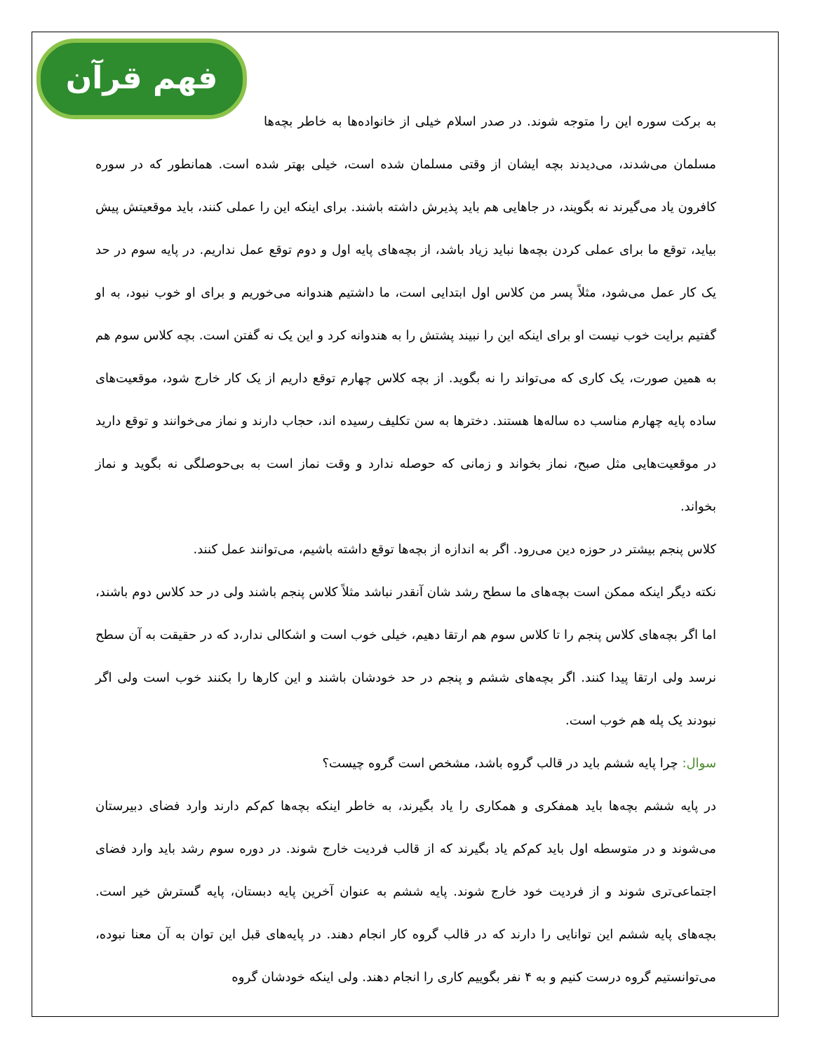فهم قرآن
به برکت سوره این را متوجه شوند. در صدر اسلام خیلی از خانواده‌ها به خاطر بچه‌ها مسلمان می‌شدند، می‌دیدند بچه ایشان از وقتی مسلمان شده است، خیلی بهتر شده است. همانطور که در سوره کافرون یاد می‌گیرند نه بگویند، در جاهایی هم باید پذیرش داشته باشند. برای اینکه این را عملی کنند، باید موقعیتش پیش بیاید، توقع ما برای عملی کردن بچه‌ها نباید زیاد باشد، از بچه‌های پایه اول و دوم توقع عمل نداریم. در پایه سوم در حد یک کار عمل می‌شود، مثلاً پسر من کلاس اول ابتدایی است، ما داشتیم هندوانه می‌خوریم و برای او خوب نبود، به او گفتیم برایت خوب نیست او برای اینکه این را نبیند پشتش را به هندوانه کرد و این یک نه گفتن است. بچه کلاس سوم هم به همین صورت، یک کاری که می‌تواند را نه بگوید. از بچه کلاس چهارم توقع داریم از یک کار خارج شود، موقعیت‌های ساده پایه چهارم مناسب ده ساله‌ها هستند. دخترها به سن تکلیف رسیده اند، حجاب دارند و نماز می‌خوانند و توقع دارید در موقعیت‌هایی مثل صبح، نماز بخواند و زمانی که حوصله ندارد و وقت نماز است به بی‌حوصلگی نه بگوید و نماز بخواند.
کلاس پنجم بیشتر در حوزه دین می‌رود. اگر به اندازه از بچه‌ها توقع داشته باشیم، می‌توانند عمل کنند.
نکته دیگر اینکه ممکن است بچه‌های ما سطح رشد شان آنقدر نباشد مثلاً کلاس پنجم باشند ولی در حد کلاس دوم باشند، اما اگر بچه‌های کلاس پنجم را تا کلاس سوم هم ارتقا دهیم، خیلی خوب است و اشکالی ندار،د که در حقیقت به آن سطح نرسد ولی ارتقا پیدا کنند. اگر بچه‌های ششم و پنجم در حد خودشان باشند و این کارها را بکنند خوب است ولی اگر نبودند یک پله هم خوب است.
سوال: چرا پایه ششم باید در قالب گروه باشد، مشخص است گروه چیست؟
در پایه ششم بچه‌ها باید همفکری و همکاری را یاد بگیرند، به خاطر اینکه بچه‌ها کم‌کم دارند وارد فضای دبیرستان می‌شوند و در متوسطه اول باید کم‌کم یاد بگیرند که از قالب فردیت خارج شوند. در دوره سوم رشد باید وارد فضای اجتماعی‌تری شوند و از فردیت خود خارج شوند. پایه ششم به عنوان آخرین پایه دبستان، پایه گسترش خیر است. بچه‌های پایه ششم این توانایی را دارند که در قالب گروه کار انجام دهند. در پایه‌های قبل این توان به آن معنا نبوده، می‌توانستیم گروه درست کنیم و به ۴ نفر بگوییم کاری را انجام دهند. ولی اینکه خودشان گروه